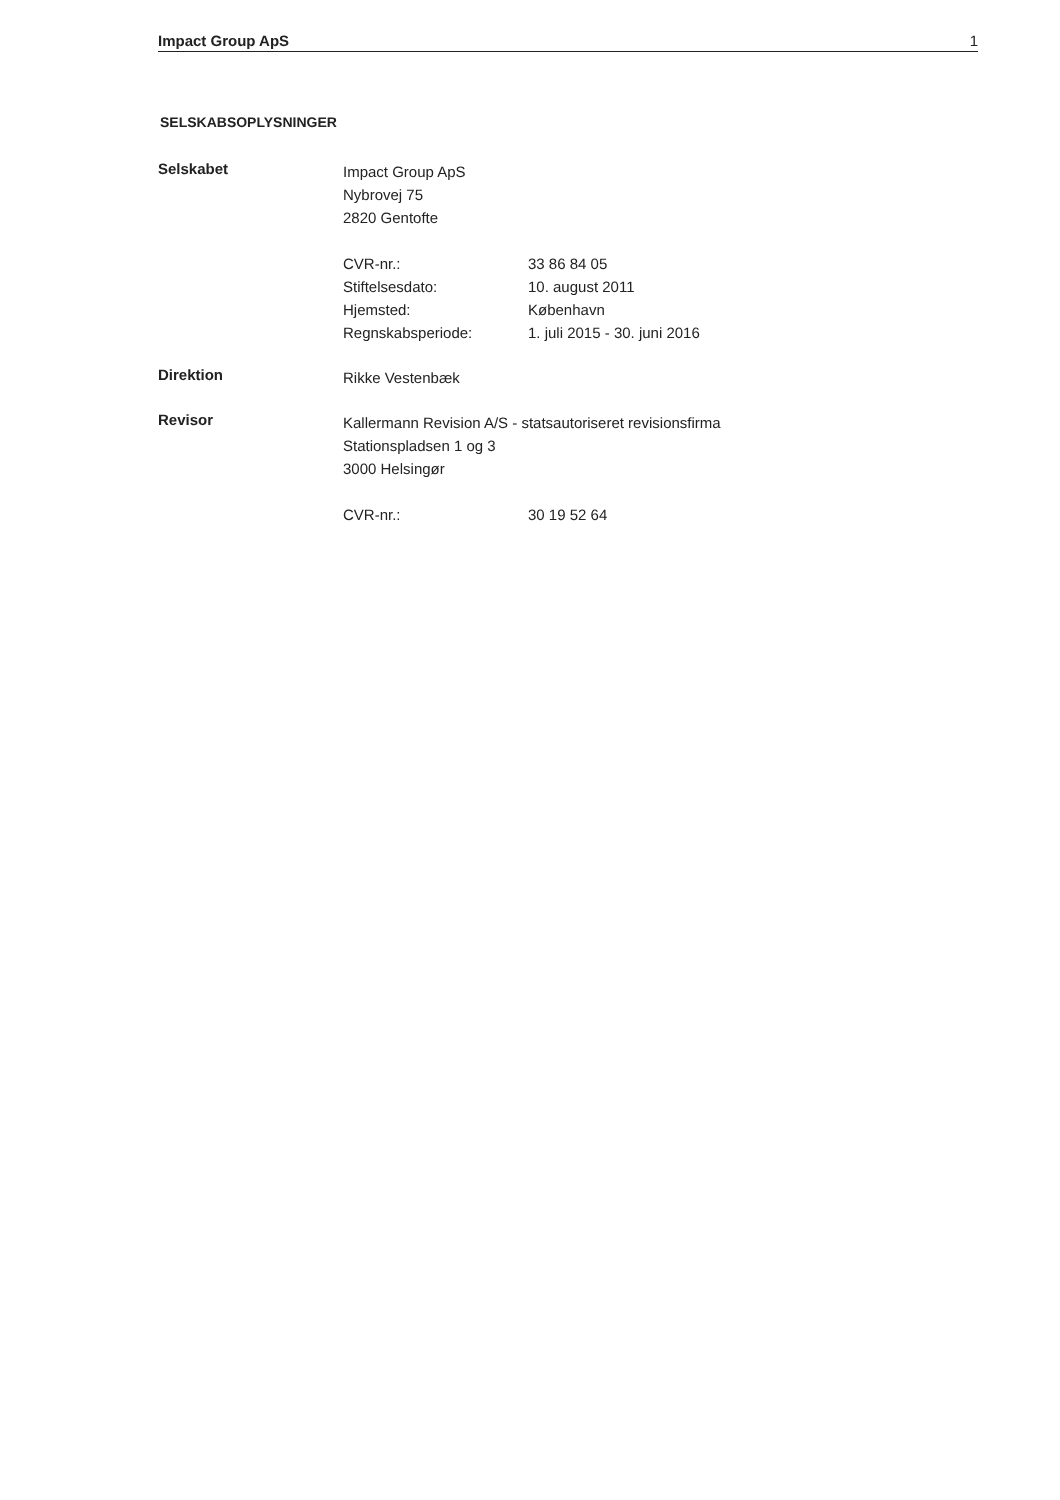Impact Group ApS 1
SELSKABSOPLYSNINGER
Selskabet
Impact Group ApS
Nybrovej 75
2820 Gentofte
CVR-nr.: 33 86 84 05
Stiftelsesdato: 10. august 2011
Hjemsted: København
Regnskabsperiode: 1. juli 2015 - 30. juni 2016
Direktion
Rikke Vestenbæk
Revisor
Kallermann Revision A/S - statsautoriseret revisionsfirma
Stationspladsen 1 og 3
3000 Helsingør
CVR-nr.: 30 19 52 64